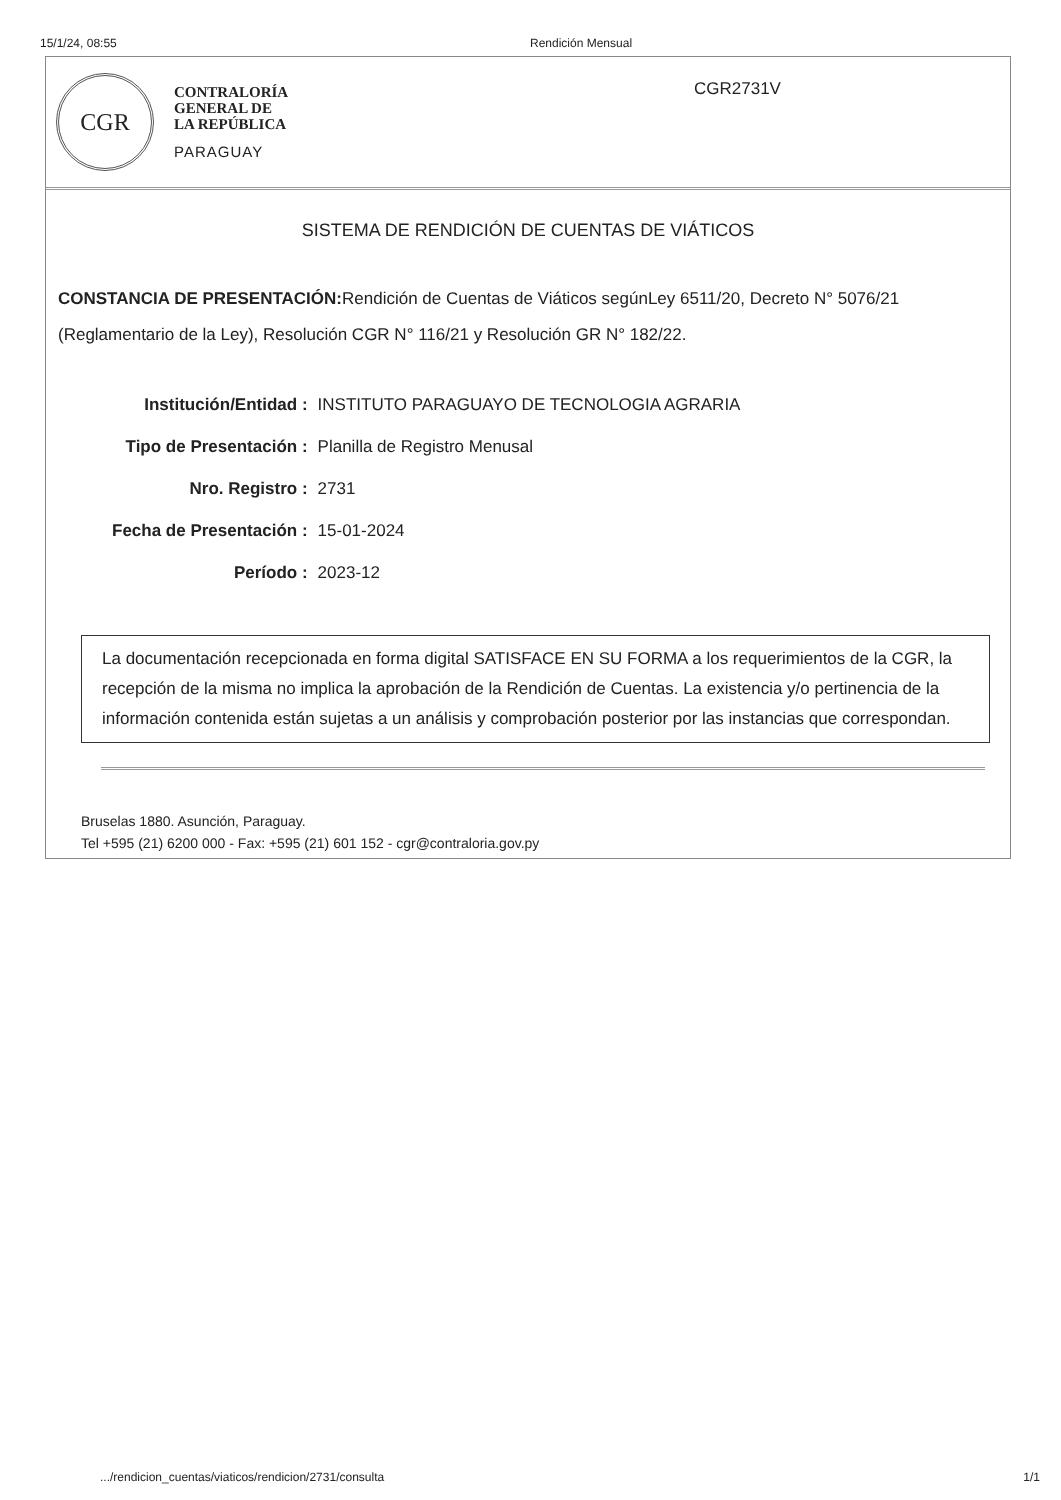15/1/24, 08:55 Rendición Mensual
CGR
CONTRALORÍA
GENERAL DE
LA REPÚBLICA
PARAGUAY
CGR2731V
SISTEMA DE RENDICIÓN DE CUENTAS DE VIÁTICOS
CONSTANCIA DE PRESENTACIÓN: Rendición de Cuentas de Viáticos segúnLey 6511/20, Decreto N° 5076/21 (Reglamentario de la Ley), Resolución CGR N° 116/21 y Resolución GR N° 182/22.
| Institución/Entidad : | INSTITUTO PARAGUAYO DE TECNOLOGIA AGRARIA |
| Tipo de Presentación : | Planilla de Registro Menusal |
| Nro. Registro : | 2731 |
| Fecha de Presentación : | 15-01-2024 |
| Período : | 2023-12 |
La documentación recepcionada en forma digital SATISFACE EN SU FORMA a los requerimientos de la CGR, la recepción de la misma no implica la aprobación de la Rendición de Cuentas. La existencia y/o pertinencia de la información contenida están sujetas a un análisis y comprobación posterior por las instancias que correspondan.
Bruselas 1880. Asunción, Paraguay.
Tel +595 (21) 6200 000 - Fax: +595 (21) 601 152 - cgr@contraloria.gov.py
.../rendicion_cuentas/viaticos/rendicion/2731/consulta 1/1